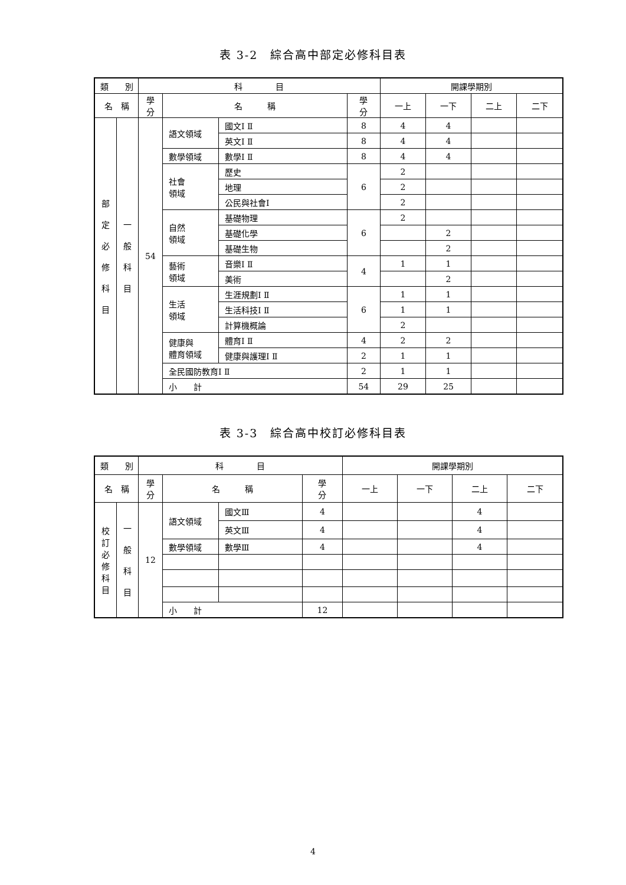表 3-2　綜合高中部定必修科目表
| 類 別 | | 科 目 | | | | 開課學期別 | | | |
| --- | --- | --- | --- | --- | --- | --- | --- | --- | --- |
| 名 稱 | | 學 分 | 名 稱 | | 學 分 | 一上 | 一下 | 二上 | 二下 |
| 部 定 必 修 科 目 | 一 般 科 目 | 54 | 語文領域 | 國文Ⅰ Ⅱ | 8 | 4 | 4 | | |
| | | | | 英文Ⅰ Ⅱ | 8 | 4 | 4 | | |
| | | | 數學領域 | 數學Ⅰ Ⅱ | 8 | 4 | 4 | | |
| | | | 社會 領域 | 歷史 | 6 | 2 | | | |
| | | | | 地理 | | 2 | | | |
| | | | | 公民與社會Ⅰ | | 2 | | | |
| | | | 自然 領域 | 基礎物理 | 6 | 2 | | | |
| | | | | 基礎化學 | | | 2 | | |
| | | | | 基礎生物 | | | 2 | | |
| | | | 藝術 領域 | 音樂Ⅰ Ⅱ | 4 | 1 | 1 | | |
| | | | | 美術 | | | 2 | | |
| | | | 生活 領域 | 生涯規劃Ⅰ Ⅱ | 6 | 1 | 1 | | |
| | | | | 生活科技Ⅰ Ⅱ | | 1 | 1 | | |
| | | | | 計算機概論 | | 2 | | | |
| | | | 健康與 體育領域 | 體育Ⅰ Ⅱ | 4 | 2 | 2 | | |
| | | | | 健康與護理Ⅰ Ⅱ | 2 | 1 | 1 | | |
| | | | 全民國防教育Ⅰ Ⅱ | | 2 | 1 | 1 | | |
| | | | 小 計 | | 54 | 29 | 25 | | |
表 3-3　綜合高中校訂必修科目表
| 類 別 | | 科 目 | | | | 開課學期別 | | | |
| --- | --- | --- | --- | --- | --- | --- | --- | --- | --- |
| 名 稱 | | 學 分 | 名 稱 | | 學 分 | 一上 | 一下 | 二上 | 二下 |
| 校 訂 必 修 科 目 | 一 般 科 目 | 12 | 語文領域 | 國文Ⅲ | 4 | | | 4 | |
| | | | | 英文Ⅲ | 4 | | | 4 | |
| | | | 數學領域 | 數學Ⅲ | 4 | | | 4 | |
| | | | 小 計 | | 12 | | | | |
4